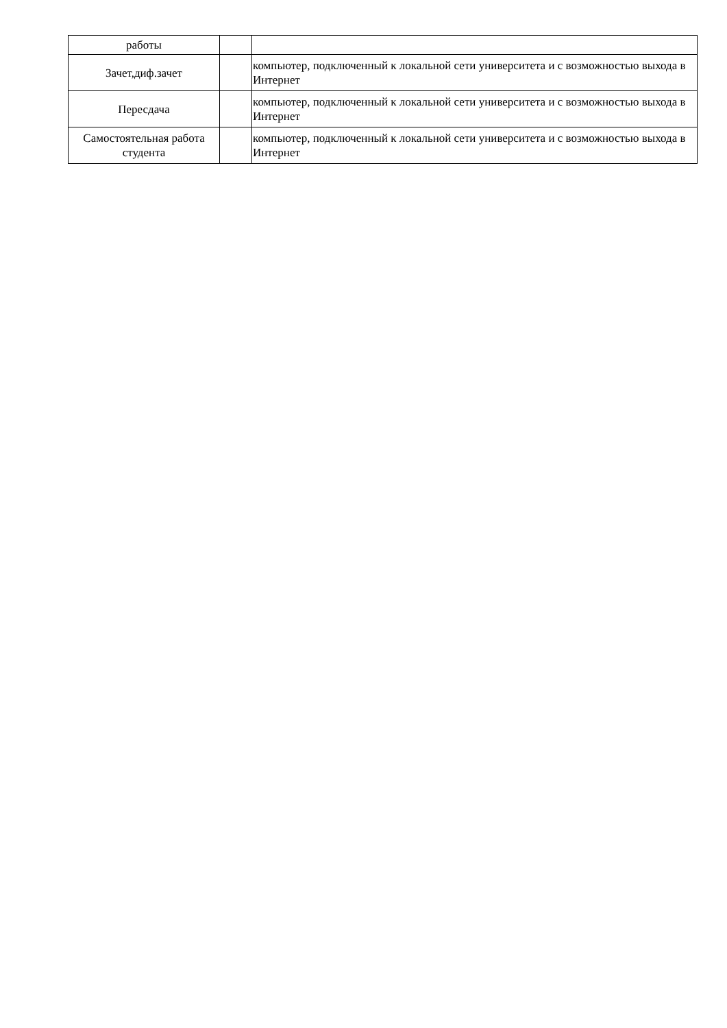| работы | | |
| Зачет,диф.зачет | | компьютер, подключенный к локальной сети университета и с возможностью выхода в Интернет |
| Пересдача | | компьютер, подключенный к локальной сети университета и с возможностью выхода в Интернет |
| Самостоятельная работа студента | | компьютер, подключенный к локальной сети университета и с возможностью выхода в Интернет |